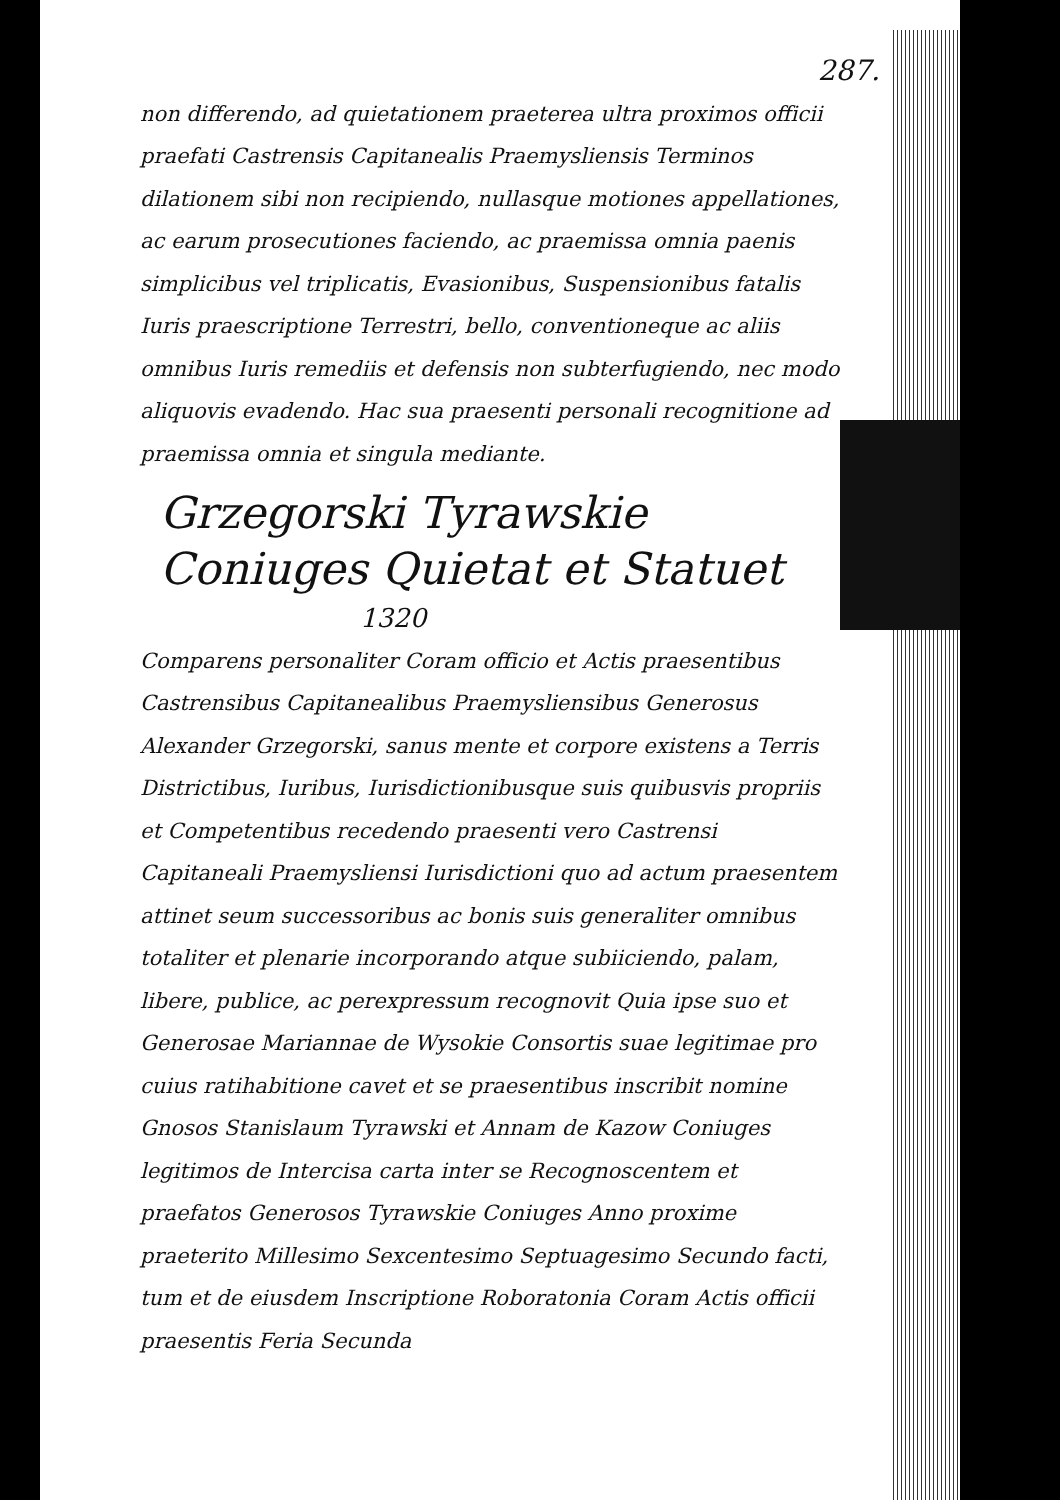287.
non differendo, ad quietationem praeterea ultra proximos officii praefati Castrensis Capitanealis Praemysliensis Terminos dilationem sibi non recipiendo, nullasque motiones appellationes, ac earum prosecutiones faciendo, ac praemissa omnia paenis simplicibus vel triplicatis, Evasionibus, Suspensionibus fatalis Iuris praescriptione Terrestri, bello, conventioneque ac aliis omnibus Iuris remediis et defensis non subterfugiendo, nec modo aliquovis evadendo. Hac sua praesenti personali recognitione ad praemissa omnia et singula mediante.
Grzegorski Tyrawskie Coniuges Quietat et Statuet
1320
Comparens personaliter Coram officio et Actis praesentibus Castrensibus Capitanealibus Praemysliensibus Generosus Alexander Grzegorski, sanus mente et corpore existens a Terris Districtibus, Iuribus, Iurisdictionibusque suis quibusvis propriis et Competentibus recedendo praesenti vero Castrensi Capitaneali Praemysliensi Iurisdictioni quo ad actum praesentem attinet seum successoribus ac bonis suis generaliter omnibus totaliter et plenarie incorporando atque subiiciendo, palam, libere, publice, ac perexpressum recognovit Quia ipse suo et Generosae Mariannae de Wysokie Consortis suae legitimae pro cuius ratihabitione cavet et se praesentibus inscribit nomine Gnosos Stanislaum Tyrawski et Annam de Kazow Coniuges legitimos de Intercisa carta inter se Recognoscentem et praefatos Generosos Tyrawskie Coniuges Anno proxime praeterito Millesimo Sexcentesimo Septuagesimo Secundo facti, tum et de eiusdem Inscriptione Roboratonia Coram Actis officii praesentis Feria Secunda